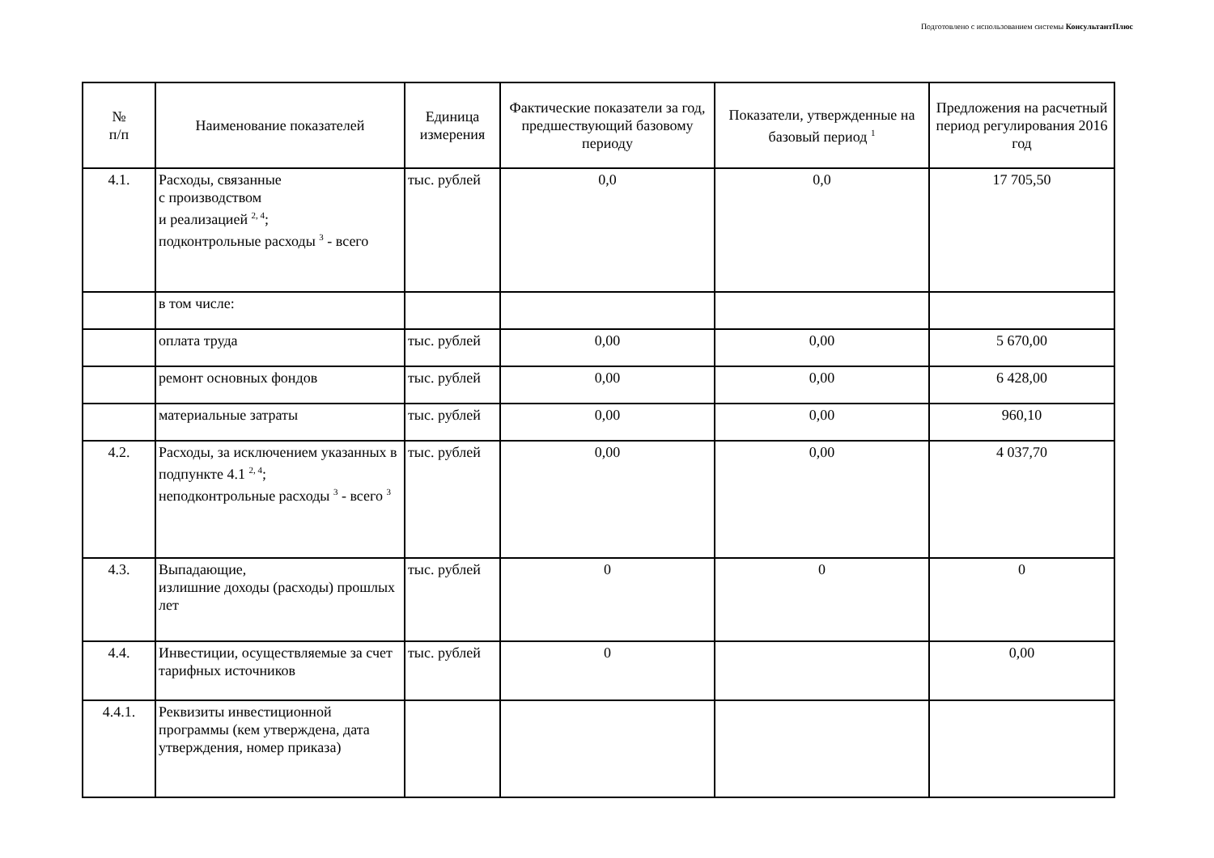Подготовлено с использованием системы КонсультантПлюс
| № п/п | Наименование показателей | Единица измерения | Фактические показатели за год, предшествующий базовому периоду | Показатели, утвержденные на базовый период <sup>1</sup> | Предложения на расчетный период регулирования 2016 год |
| --- | --- | --- | --- | --- | --- |
| 4.1. | Расходы, связанные с производством и реализацией <sup>2, 4</sup>; подконтрольные расходы <sup>3</sup> - всего | тыс. рублей | 0,0 | 0,0 | 17 705,50 |
| | в том числе: | | | | |
| | оплата труда | тыс. рублей | 0,00 | 0,00 | 5 670,00 |
| | ремонт основных фондов | тыс. рублей | 0,00 | 0,00 | 6 428,00 |
| | материальные затраты | тыс. рублей | 0,00 | 0,00 | 960,10 |
| 4.2. | Расходы, за исключением указанных в подпункте 4.1 <sup>2, 4</sup>; неподконтрольные расходы <sup>3</sup> - всего <sup>3</sup> | тыс. рублей | 0,00 | 0,00 | 4 037,70 |
| 4.3. | Выпадающие, излишние доходы (расходы) прошлых лет | тыс. рублей | 0 | 0 | 0 |
| 4.4. | Инвестиции, осуществляемые за счет тарифных источников | тыс. рублей | 0 | | 0,00 |
| 4.4.1. | Реквизиты инвестиционной программы (кем утверждена, дата утверждения, номер приказа) | | | | |